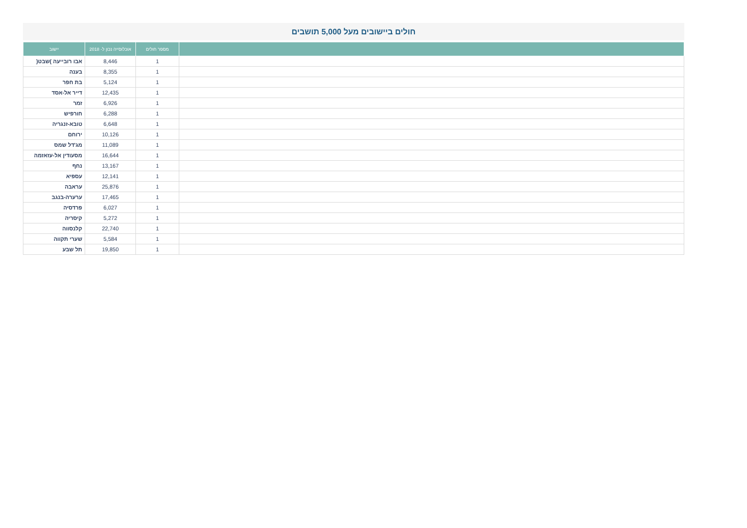חולים ביישובים מעל 5,000 תושבים
| יישוב | אוכלוסייה נכון ל- 2018 | מספר חולים | |
| --- | --- | --- | --- |
| אבו רובייעה )שבט( | 8,446 | 1 | |
| בענה | 8,355 | 1 | |
| בת חפר | 5,124 | 1 | |
| דייר אל-אסד | 12,435 | 1 | |
| זמר | 6,926 | 1 | |
| חורפיש | 6,288 | 1 | |
| טובא-זנגריה | 6,648 | 1 | |
| ירוחם | 10,126 | 1 | |
| מג'דל שמס | 11,089 | 1 | |
| מסעודין אל-עזאזמה | 16,644 | 1 | |
| נחף | 13,167 | 1 | |
| עספיא | 12,141 | 1 | |
| עראבה | 25,876 | 1 | |
| ערערה-בנגב | 17,465 | 1 | |
| פרדסיה | 6,027 | 1 | |
| קיסריה | 5,272 | 1 | |
| קלנסווה | 22,740 | 1 | |
| שערי תקווה | 5,584 | 1 | |
| תל שבע | 19,850 | 1 | |